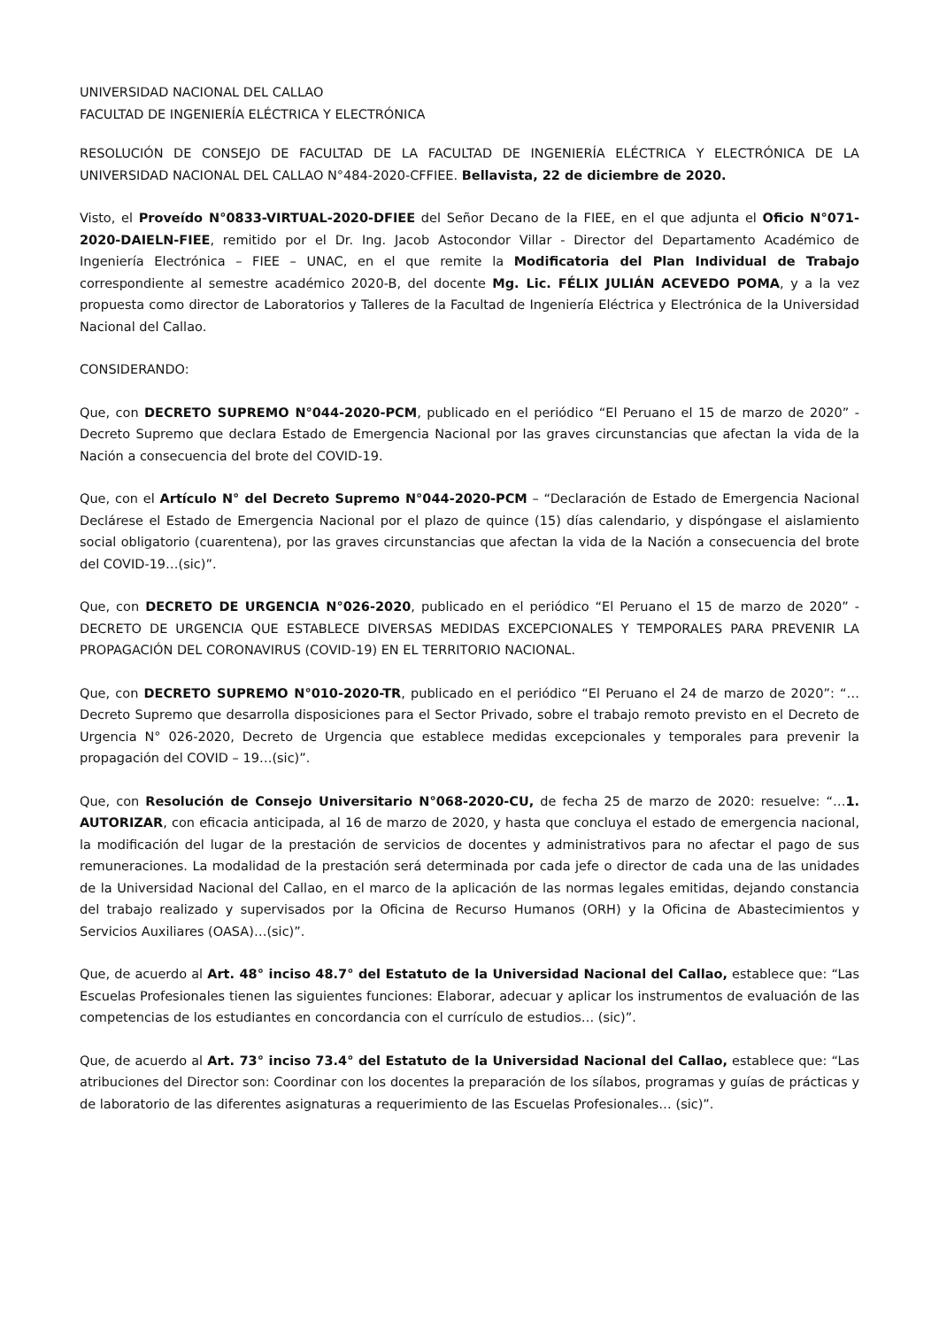UNIVERSIDAD NACIONAL DEL CALLAO
FACULTAD DE INGENIERÍA ELÉCTRICA Y ELECTRÓNICA
RESOLUCIÓN DE CONSEJO DE FACULTAD DE LA FACULTAD DE INGENIERÍA ELÉCTRICA Y ELECTRÓNICA DE LA UNIVERSIDAD NACIONAL DEL CALLAO N°484-2020-CFFIEE. Bellavista, 22 de diciembre de 2020.
Visto, el Proveído N°0833-VIRTUAL-2020-DFIEE del Señor Decano de la FIEE, en el que adjunta el Oficio N°071-2020-DAIELN-FIEE, remitido por el Dr. Ing. Jacob Astocondor Villar - Director del Departamento Académico de Ingeniería Electrónica – FIEE – UNAC, en el que remite la Modificatoria del Plan Individual de Trabajo correspondiente al semestre académico 2020-B, del docente Mg. Lic. FÉLIX JULIÁN ACEVEDO POMA, y a la vez propuesta como director de Laboratorios y Talleres de la Facultad de Ingeniería Eléctrica y Electrónica de la Universidad Nacional del Callao.
CONSIDERANDO:
Que, con DECRETO SUPREMO N°044-2020-PCM, publicado en el periódico “El Peruano el 15 de marzo de 2020” - Decreto Supremo que declara Estado de Emergencia Nacional por las graves circunstancias que afectan la vida de la Nación a consecuencia del brote del COVID-19.
Que, con el Artículo N° del Decreto Supremo N°044-2020-PCM – “Declaración de Estado de Emergencia Nacional Declárese el Estado de Emergencia Nacional por el plazo de quince (15) días calendario, y dispóngase el aislamiento social obligatorio (cuarentena), por las graves circunstancias que afectan la vida de la Nación a consecuencia del brote del COVID-19…(sic)”.
Que, con DECRETO DE URGENCIA N°026-2020, publicado en el periódico “El Peruano el 15 de marzo de 2020” - DECRETO DE URGENCIA QUE ESTABLECE DIVERSAS MEDIDAS EXCEPCIONALES Y TEMPORALES PARA PREVENIR LA PROPAGACIÓN DEL CORONAVIRUS (COVID-19) EN EL TERRITORIO NACIONAL.
Que, con DECRETO SUPREMO N°010-2020-TR, publicado en el periódico “El Peruano el 24 de marzo de 2020”: “…Decreto Supremo que desarrolla disposiciones para el Sector Privado, sobre el trabajo remoto previsto en el Decreto de Urgencia N° 026-2020, Decreto de Urgencia que establece medidas excepcionales y temporales para prevenir la propagación del COVID – 19…(sic)”.
Que, con Resolución de Consejo Universitario N°068-2020-CU, de fecha 25 de marzo de 2020: resuelve: “…1. AUTORIZAR, con eficacia anticipada, al 16 de marzo de 2020, y hasta que concluya el estado de emergencia nacional, la modificación del lugar de la prestación de servicios de docentes y administrativos para no afectar el pago de sus remuneraciones. La modalidad de la prestación será determinada por cada jefe o director de cada una de las unidades de la Universidad Nacional del Callao, en el marco de la aplicación de las normas legales emitidas, dejando constancia del trabajo realizado y supervisados por la Oficina de Recurso Humanos (ORH) y la Oficina de Abastecimientos y Servicios Auxiliares (OASA)…(sic)”.
Que, de acuerdo al Art. 48° inciso 48.7° del Estatuto de la Universidad Nacional del Callao, establece que: “Las Escuelas Profesionales tienen las siguientes funciones: Elaborar, adecuar y aplicar los instrumentos de evaluación de las competencias de los estudiantes en concordancia con el currículo de estudios… (sic)”.
Que, de acuerdo al Art. 73° inciso 73.4° del Estatuto de la Universidad Nacional del Callao, establece que: “Las atribuciones del Director son: Coordinar con los docentes la preparación de los sílabos, programas y guías de prácticas y de laboratorio de las diferentes asignaturas a requerimiento de las Escuelas Profesionales… (sic)”.